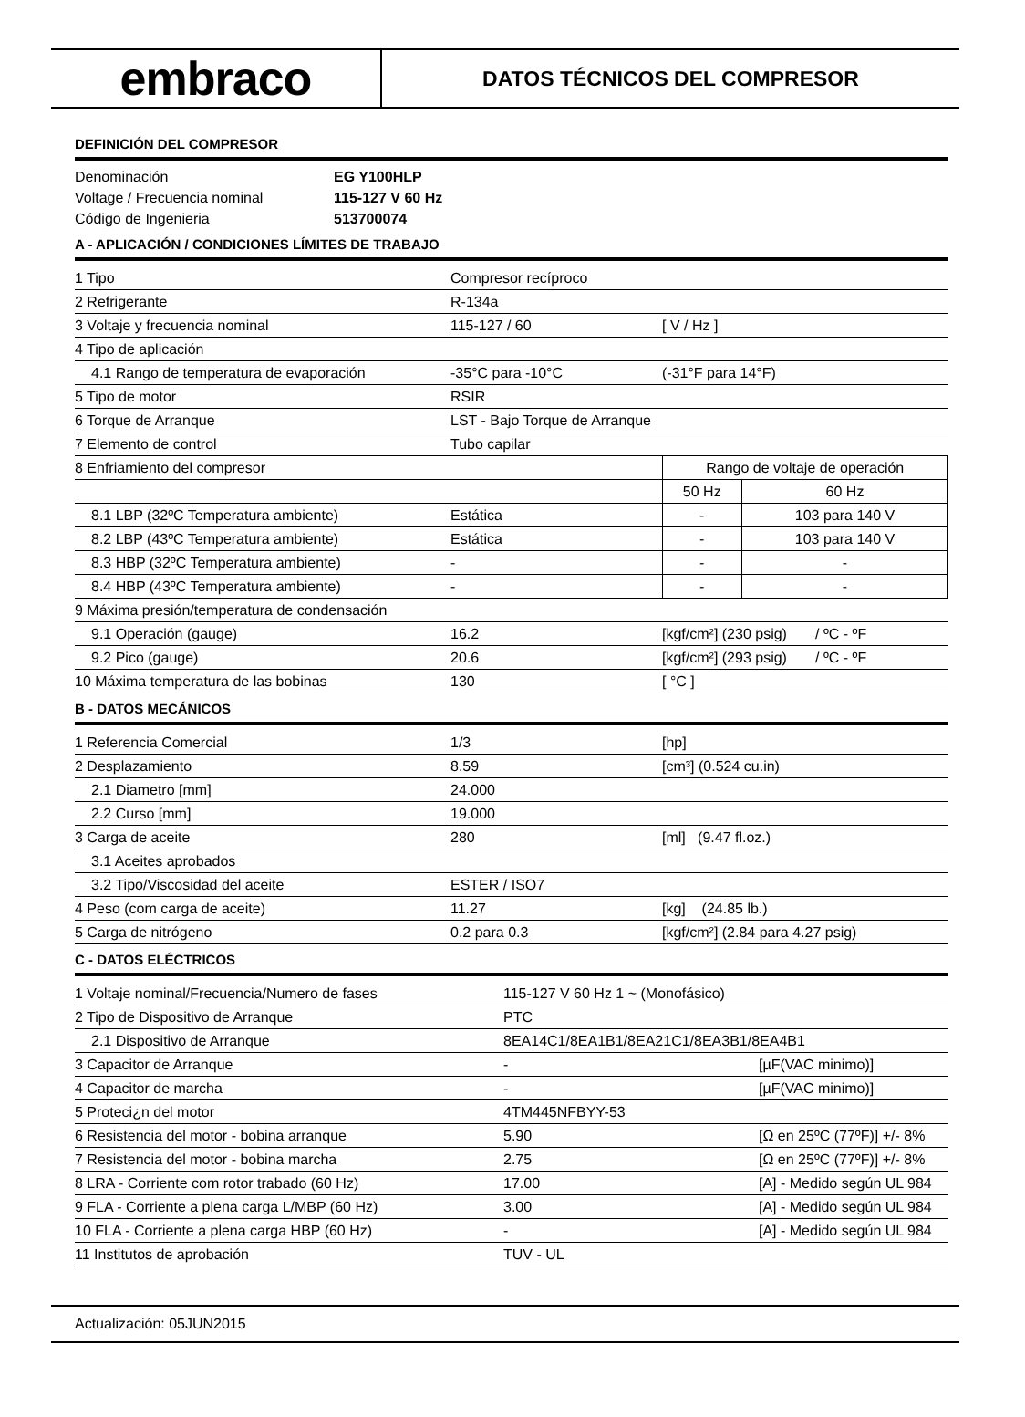embraco
DATOS TÉCNICOS DEL COMPRESOR
DEFINICIÓN DEL COMPRESOR
| Denominación | EG Y100HLP |
| Voltage / Frecuencia nominal | 115-127 V 60 Hz |
| Código de Ingenieria | 513700074 |
A - APLICACIÓN / CONDICIONES LÍMITES DE TRABAJO
| 1 Tipo | Compresor recíproco | | |
| 2 Refrigerante | R-134a | | |
| 3 Voltaje y frecuencia nominal | 115-127 / 60 | [ V / Hz ] | |
| 4 Tipo de aplicación | | | |
| 4.1 Rango de temperatura de evaporación | -35°C para -10°C | (-31°F para 14°F) | |
| 5 Tipo de motor | RSIR | | |
| 6 Torque de Arranque | LST - Bajo Torque de Arranque | | |
| 7 Elemento de control | Tubo capilar | | |
| 8 Enfriamiento del compresor | | Rango de voltaje de operación | |
| | | 50 Hz | 60 Hz |
| 8.1 LBP (32ºC Temperatura ambiente) | Estática | - | 103 para 140 V |
| 8.2 LBP (43ºC Temperatura ambiente) | Estática | - | 103 para 140 V |
| 8.3 HBP (32ºC Temperatura ambiente) | - | - | - |
| 8.4 HBP (43ºC Temperatura ambiente) | - | - | - |
| 9 Máxima presión/temperatura de condensación | | | |
| 9.1 Operación (gauge) | 16.2 | [kgf/cm²] (230 psig) / ºC - ºF | |
| 9.2 Pico (gauge) | 20.6 | [kgf/cm²] (293 psig) / ºC - ºF | |
| 10 Máxima temperatura de las bobinas | 130 | [ °C ] | |
B - DATOS MECÁNICOS
| 1 Referencia Comercial | 1/3 | [hp] |
| 2 Desplazamiento | 8.59 | [cm³] (0.524 cu.in) |
| 2.1 Diametro [mm] | 24.000 | |
| 2.2 Curso [mm] | 19.000 | |
| 3 Carga de aceite | 280 | [ml] (9.47 fl.oz.) |
| 3.1 Aceites aprobados | | |
| 3.2 Tipo/Viscosidad del aceite | ESTER / ISO7 | |
| 4 Peso (com carga de aceite) | 11.27 | [kg] (24.85 lb.) |
| 5 Carga de nitrógeno | 0.2 para 0.3 | [kgf/cm²] (2.84 para 4.27 psig) |
C - DATOS ELÉCTRICOS
| 1 Voltaje nominal/Frecuencia/Numero de fases | 115-127 V 60 Hz 1 ~ (Monofásico) | |
| 2 Tipo de Dispositivo de Arranque | PTC | |
| 2.1 Dispositivo de Arranque | 8EA14C1/8EA1B1/8EA21C1/8EA3B1/8EA4B1 | |
| 3 Capacitor de Arranque | - | [µF(VAC minimo)] |
| 4 Capacitor de marcha | - | [µF(VAC minimo)] |
| 5 Proteci¿n del motor | 4TM445NFBYY-53 | |
| 6 Resistencia del motor - bobina arranque | 5.90 | [Ω en 25ºC (77ºF)] +/- 8% |
| 7 Resistencia del motor - bobina marcha | 2.75 | [Ω en 25ºC (77ºF)] +/- 8% |
| 8 LRA - Corriente com rotor trabado (60 Hz) | 17.00 | [A] - Medido según UL 984 |
| 9 FLA - Corriente a plena carga L/MBP (60 Hz) | 3.00 | [A] - Medido según UL 984 |
| 10 FLA - Corriente a plena carga HBP (60 Hz) | - | [A] - Medido según UL 984 |
| 11 Institutos de aprobación | TUV - UL | |
Actualización: 05JUN2015